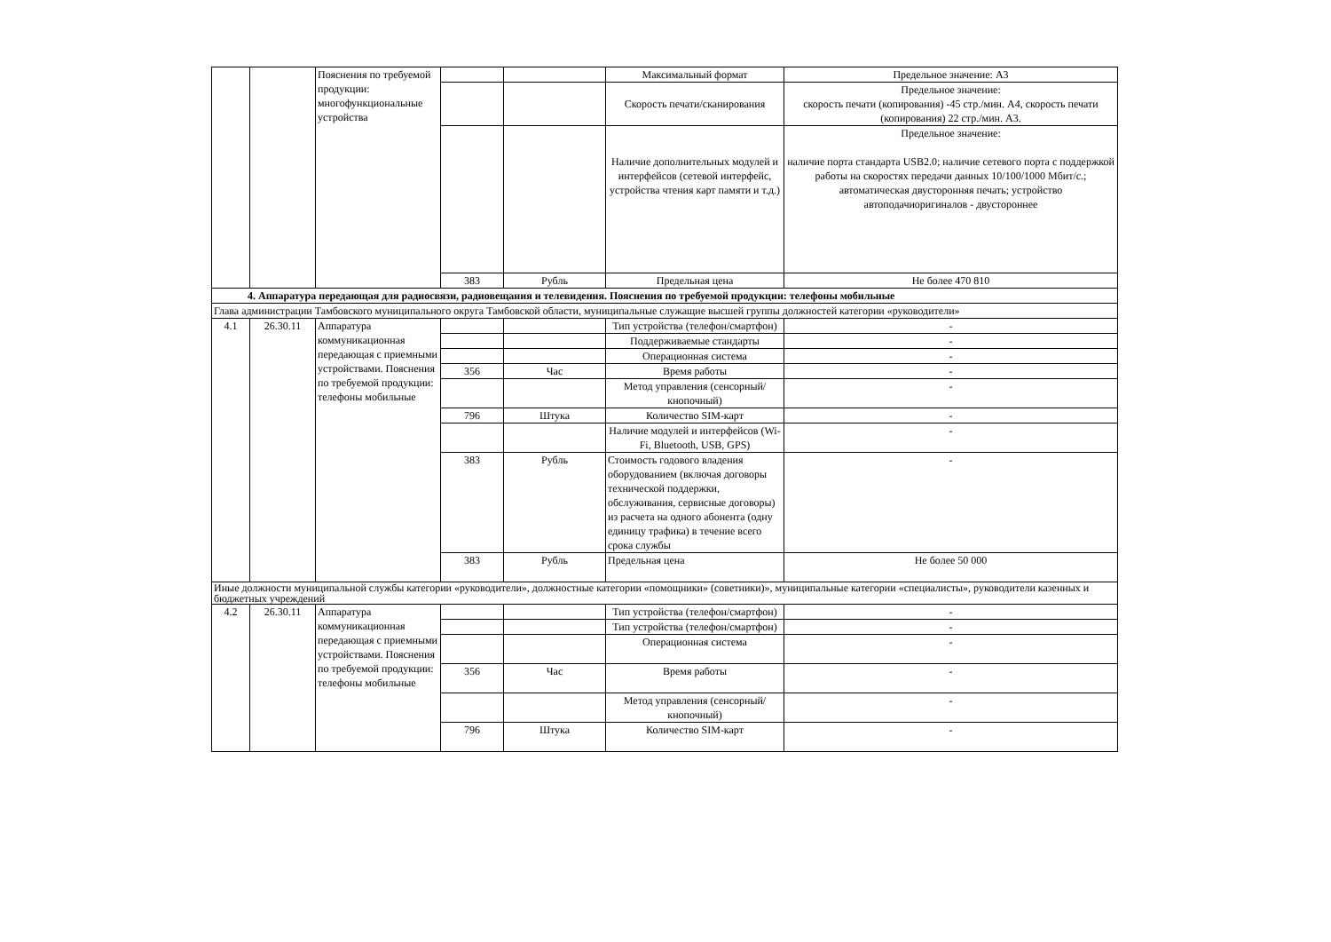| | | Пояснения по требуемой продукции: многофункциональные устройства | | | Максимальный формат | Предельное значение: А3 |
| | | | | | Скорость печати/сканирования | Предельное значение: скорость печати (копирования) -45 стр./мин. А4, скорость печати (копирования) 22 стр./мин. А3. |
| | | | | | Наличие дополнительных модулей и интерфейсов (сетевой интерфейс, устройства чтения карт памяти и т.д.) | Предельное значение: наличие порта стандарта USB2.0; наличие сетевого порта с поддержкой работы на скоростях передачи данных 10/100/1000 Мбит/с.; автоматическая двусторонняя печать; устройство автоподачиоригиналов - двустороннее |
| | | | 383 | Рубль | Предельная цена | Не более 470 810 |
| 4. Аппаратура передающая для радиосвязи, радиовещания и телевидения. Пояснения по требуемой продукции: телефоны мобильные | | | | | | |
| Глава администрации Тамбовского муниципального округа Тамбовской области, муниципальные служащие высшей группы должностей категории «руководители» | | | | | | |
| 4.1 | 26.30.11 | Аппаратура коммуникационная передающая с приемными устройствами. Пояснения по требуемой продукции: телефоны мобильные | | | Тип устройства (телефон/смартфон) | - |
| | | | | | Поддерживаемые стандарты | - |
| | | | | | Операционная система | - |
| | | | 356 | Час | Время работы | - |
| | | | | | Метод управления (сенсорный/кнопочный) | - |
| | | | 796 | Штука | Количество SIM-карт | - |
| | | | | | Наличие модулей и интерфейсов (Wi-Fi, Bluetooth, USB, GPS) | - |
| | | | 383 | Рубль | Стоимость годового владения оборудованием (включая договоры технической поддержки, обслуживания, сервисные договоры) из расчета на одного абонента (одну единицу трафика) в течение всего срока службы | - |
| | | | 383 | Рубль | Предельная цена | Не более 50 000 |
| Иные должности муниципальной службы категории «руководители», должностные категории «помощники» (советники)», муниципальные категории «специалисты», руководители казенных и бюджетных учреждений | | | | | | |
| 4.2 | 26.30.11 | Аппаратура коммуникационная передающая с приемными устройствами. Пояснения по требуемой продукции: телефоны мобильные | | | Тип устройства (телефон/смартфон) | - |
| | | | | | Тип устройства (телефон/смартфон) | - |
| | | | | | Операционная система | - |
| | | | 356 | Час | Время работы | - |
| | | | | | Метод управления (сенсорный/кнопочный) | - |
| | | | 796 | Штука | Количество SIM-карт | - |